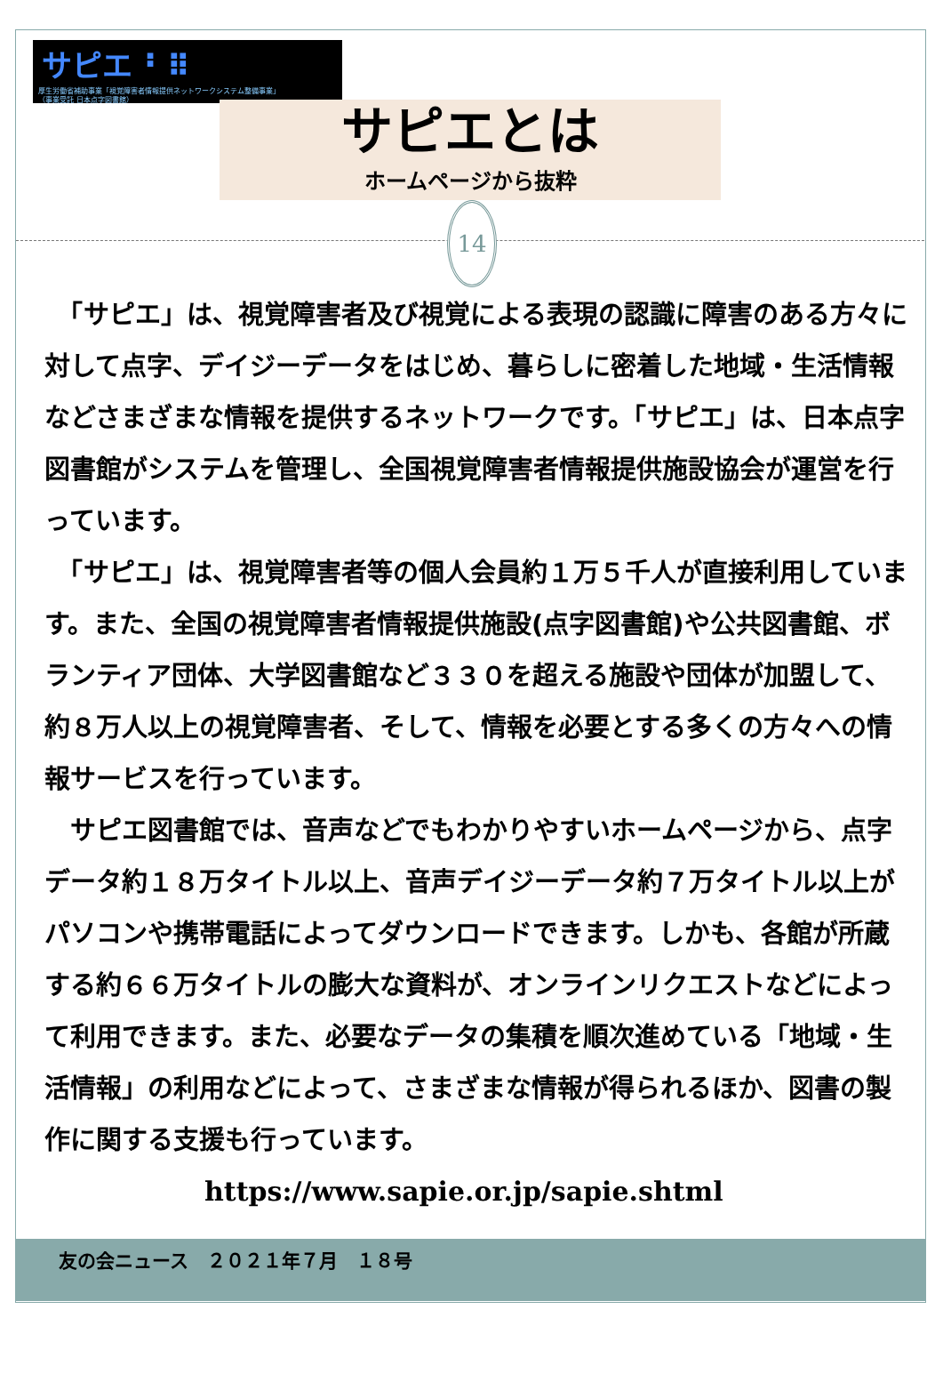サピエ ⠃⠿
厚生労働省補助事業「視覚障害者情報提供ネットワークシステム整備事業」
（事業受託 日本点字図書館）
サピエとは
ホームページから抜粋
14
　「サピエ」は、視覚障害者及び視覚による表現の認識に障害のある方々に対して点字、デイジーデータをはじめ、暮らしに密着した地域・生活情報などさまざまな情報を提供するネットワークです。「サピエ」は、日本点字図書館がシステムを管理し、全国視覚障害者情報提供施設協会が運営を行っています。
　「サピエ」は、視覚障害者等の個人会員約１万５千人が直接利用しています。また、全国の視覚障害者情報提供施設(点字図書館)や公共図書館、ボランティア団体、大学図書館など３３０を超える施設や団体が加盟して、約８万人以上の視覚障害者、そして、情報を必要とする多くの方々への情報サービスを行っています。
　サピエ図書館では、音声などでもわかりやすいホームページから、点字データ約１８万タイトル以上、音声デイジーデータ約７万タイトル以上がパソコンや携帯電話によってダウンロードできます。しかも、各館が所蔵する約６６万タイトルの膨大な資料が、オンラインリクエストなどによって利用できます。また、必要なデータの集積を順次進めている「地域・生活情報」の利用などによって、さまざまな情報が得られるほか、図書の製作に関する支援も行っています。 https://www.sapie.or.jp/sapie.shtml
友の会ニュース　２０２１年７月　１８号